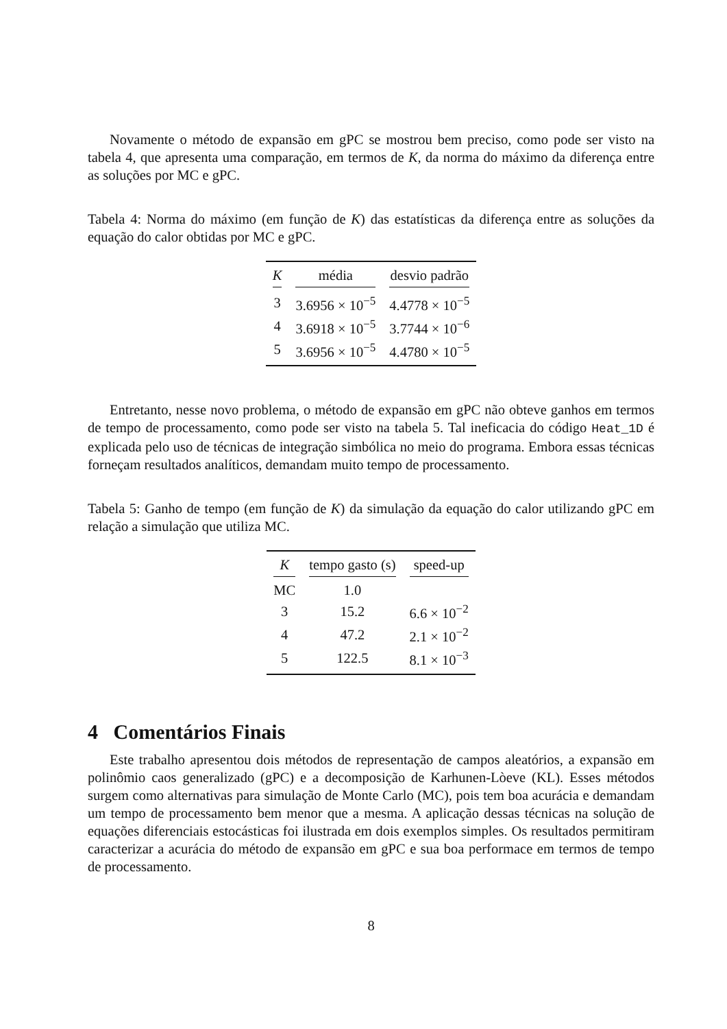Novamente o método de expansão em gPC se mostrou bem preciso, como pode ser visto na tabela 4, que apresenta uma comparação, em termos de K, da norma do máximo da diferença entre as soluções por MC e gPC.
Tabela 4: Norma do máximo (em função de K) das estatísticas da diferença entre as soluções da equação do calor obtidas por MC e gPC.
| K | média | desvio padrão |
| --- | --- | --- |
| 3 | 3.6956 × 10<sup>−5</sup> | 4.4778 × 10<sup>−5</sup> |
| 4 | 3.6918 × 10<sup>−5</sup> | 3.7744 × 10<sup>−6</sup> |
| 5 | 3.6956 × 10<sup>−5</sup> | 4.4780 × 10<sup>−5</sup> |
Entretanto, nesse novo problema, o método de expansão em gPC não obteve ganhos em termos de tempo de processamento, como pode ser visto na tabela 5. Tal ineficacia do código Heat_1D é explicada pelo uso de técnicas de integração simbólica no meio do programa. Embora essas técnicas forneçam resultados analíticos, demandam muito tempo de processamento.
Tabela 5: Ganho de tempo (em função de K) da simulação da equação do calor utilizando gPC em relação a simulação que utiliza MC.
| K | tempo gasto (s) | speed-up |
| --- | --- | --- |
| MC | 1.0 | |
| 3 | 15.2 | 6.6 × 10<sup>−2</sup> |
| 4 | 47.2 | 2.1 × 10<sup>−2</sup> |
| 5 | 122.5 | 8.1 × 10<sup>−3</sup> |
4 Comentários Finais
Este trabalho apresentou dois métodos de representação de campos aleatórios, a expansão em polinômio caos generalizado (gPC) e a decomposição de Karhunen-Lòeve (KL). Esses métodos surgem como alternativas para simulação de Monte Carlo (MC), pois tem boa acurácia e demandam um tempo de processamento bem menor que a mesma. A aplicação dessas técnicas na solução de equações diferenciais estocásticas foi ilustrada em dois exemplos simples. Os resultados permitiram caracterizar a acurácia do método de expansão em gPC e sua boa performace em termos de tempo de processamento.
8